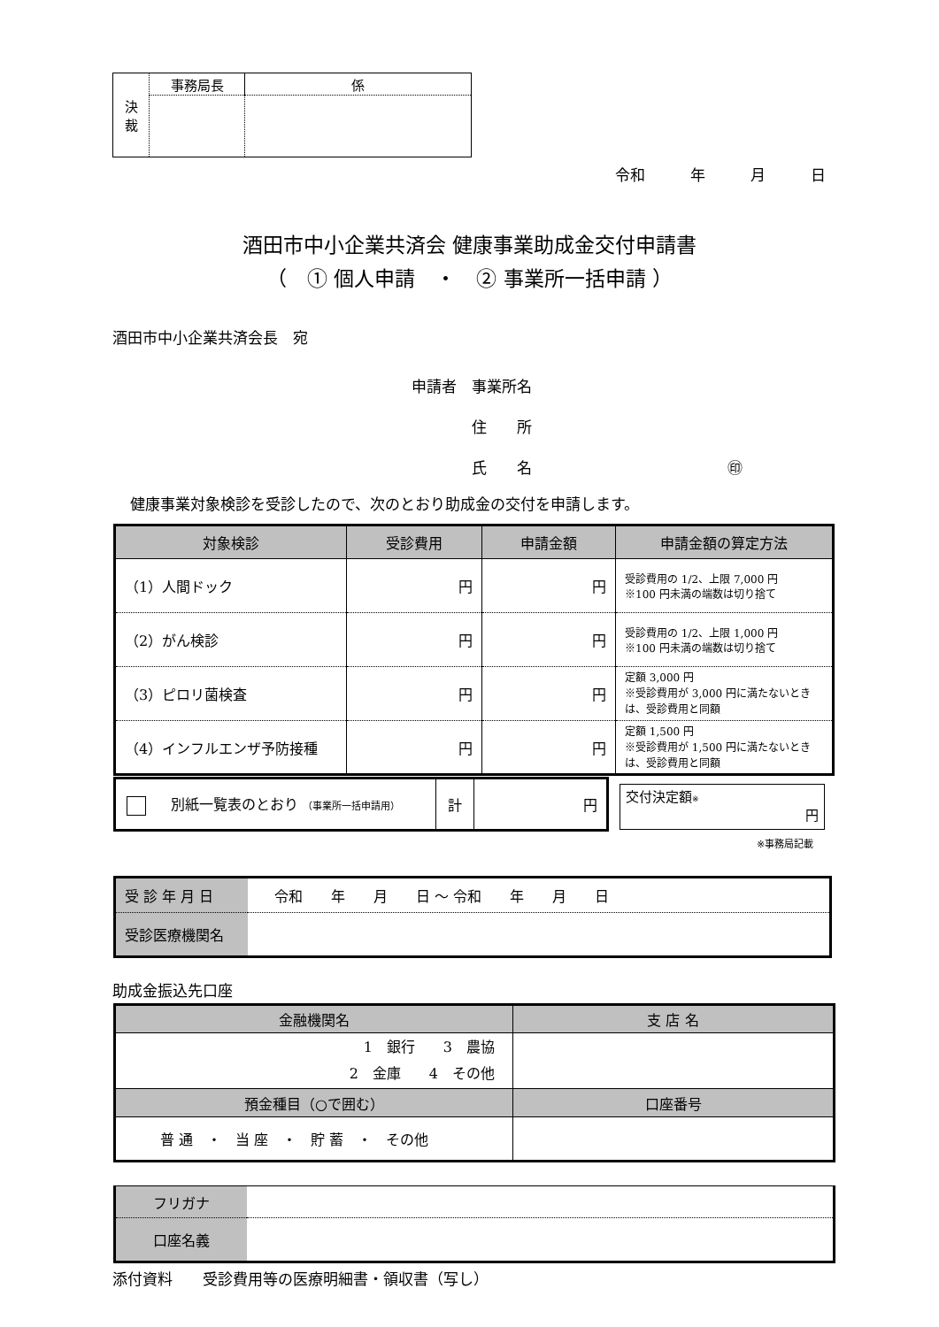| 決 裁 | 事務局長 | 係 |
令和　　　年　　　月　　　日
酒田市中小企業共済会 健康事業助成金交付申請書
（　① 個人申請　・　② 事業所一括申請 ）
酒田市中小企業共済会長　宛
申請者　事業所名
　　　　住　　所
　　　　氏　　名　　　　　　　　　　　　　㊞
健康事業対象検診を受診したので、次のとおり助成金の交付を申請します。
| 対象検診 | 受診費用 | 申請金額 | 申請金額の算定方法 |
| --- | --- | --- | --- |
| （1）人間ドック | 円 | 円 | 受診費用の 1/2、上限 7,000 円 ※100 円未満の端数は切り捨て |
| （2）がん検診 | 円 | 円 | 受診費用の 1/2、上限 1,000 円 ※100 円未満の端数は切り捨て |
| （3）ピロリ菌検査 | 円 | 円 | 定額 3,000 円 ※受診費用が 3,000 円に満たないときは、受診費用と同額 |
| （4）インフルエンザ予防接種 | 円 | 円 | 定額 1,500 円 ※受診費用が 1,500 円に満たないときは、受診費用と同額 |
| 別紙一覧表のとおり （事業所一括申請用） | 計 | 円 |
交付決定額※
円
※事務局記載
| 受 診 年 月 日 | 令和 年 月 日 ～ 令和 年 月 日 |
| 受診医療機関名 | |
助成金振込先口座
| 金融機関名 | 支 店 名 |
| 1 銀行 3 農協 2 金庫 4 その他 | |
| 預金種目（○で囲む） | 口座番号 |
| 普 通 ・ 当 座 ・ 貯 蓄 ・ その他 | |
| フリガナ | |
| 口座名義 | |
添付資料　　受診費用等の医療明細書・領収書（写し）